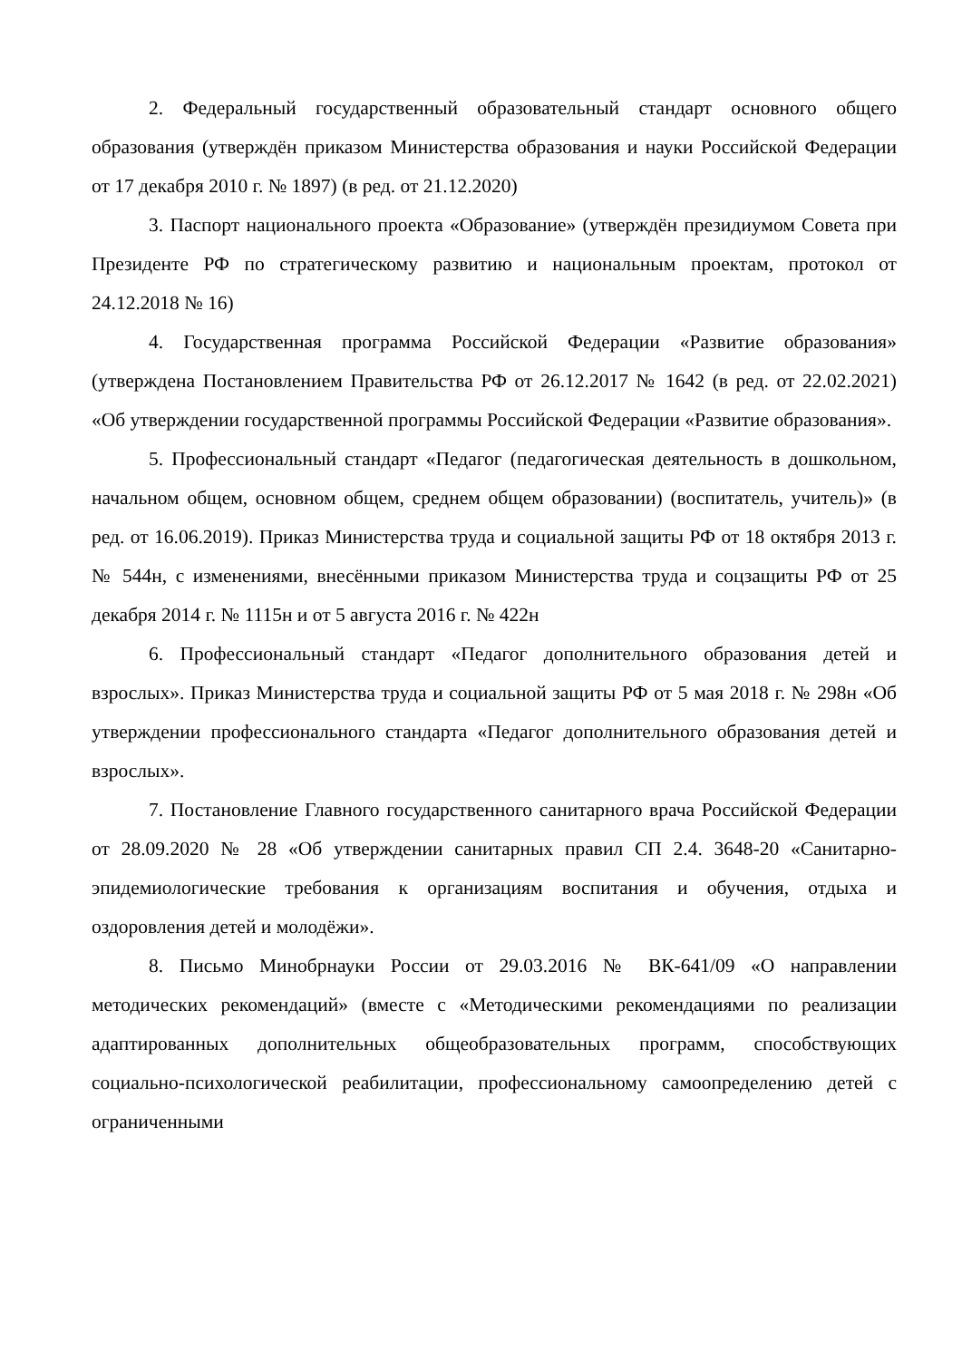2. Федеральный государственный образовательный стандарт основного общего образования (утверждён приказом Министерства образования и науки Российской Федерации от 17 декабря 2010 г. № 1897) (в ред. от 21.12.2020)
3. Паспорт национального проекта «Образование» (утверждён президиумом Совета при Президенте РФ по стратегическому развитию и национальным проектам, протокол от 24.12.2018 № 16)
4. Государственная программа Российской Федерации «Развитие образования» (утверждена Постановлением Правительства РФ от 26.12.2017 № 1642 (в ред. от 22.02.2021) «Об утверждении государственной программы Российской Федерации «Развитие образования».
5. Профессиональный стандарт «Педагог (педагогическая деятельность в дошкольном, начальном общем, основном общем, среднем общем образовании) (воспитатель, учитель)» (в ред. от 16.06.2019). Приказ Министерства труда и социальной защиты РФ от 18 октября 2013 г. № 544н, с изменениями, внесёнными приказом Министерства труда и соцзащиты РФ от 25 декабря 2014 г. № 1115н и от 5 августа 2016 г. № 422н
6. Профессиональный стандарт «Педагог дополнительного образования детей и взрослых». Приказ Министерства труда и социальной защиты РФ от 5 мая 2018 г. № 298н «Об утверждении профессионального стандарта «Педагог дополнительного образования детей и взрослых».
7. Постановление Главного государственного санитарного врача Российской Федерации от 28.09.2020 № 28 «Об утверждении санитарных правил СП 2.4. 3648-20 «Санитарно-эпидемиологические требования к организациям воспитания и обучения, отдыха и оздоровления детей и молодёжи».
8. Письмо Минобрнауки России от 29.03.2016 № ВК-641/09 «О направлении методических рекомендаций» (вместе с «Методическими рекомендациями по реализации адаптированных дополнительных общеобразовательных программ, способствующих социально-психологической реабилитации, профессиональному самоопределению детей с ограниченными